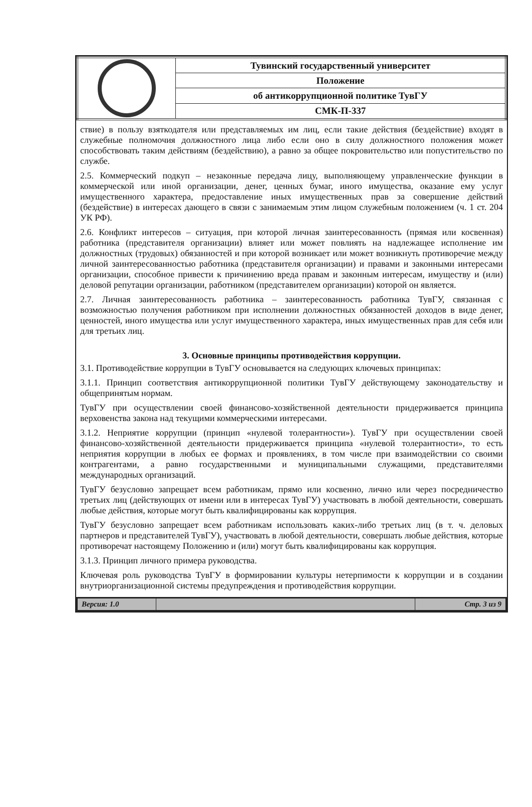| | Тувинский государственный университет |
| | Положение |
| | об антикоррупционной политике ТувГУ |
| | СМК-П-337 |
ствие) в пользу взяткодателя или представляемых им лиц, если такие действия (бездействие) входят в служебные полномочия должностного лица либо если оно в силу должностного положения может способствовать таким действиям (бездействию), а равно за общее покровительство или попустительство по службе.
2.5. Коммерческий подкуп – незаконные передача лицу, выполняющему управленческие функции в коммерческой или иной организации, денег, ценных бумаг, иного имущества, оказание ему услуг имущественного характера, предоставление иных имущественных прав за совершение действий (бездействие) в интересах дающего в связи с занимаемым этим лицом служебным положением (ч. 1 ст. 204 УК РФ).
2.6. Конфликт интересов – ситуация, при которой личная заинтересованность (прямая или косвенная) работника (представителя организации) влияет или может повлиять на надлежащее исполнение им должностных (трудовых) обязанностей и при которой возникает или может возникнуть противоречие между личной заинтересованностью работника (представителя организации) и правами и законными интересами организации, способное привести к причинению вреда правам и законным интересам, имуществу и (или) деловой репутации организации, работником (представителем организации) которой он является.
2.7. Личная заинтересованность работника – заинтересованность работника ТувГУ, связанная с возможностью получения работником при исполнении должностных обязанностей доходов в виде денег, ценностей, иного имущества или услуг имущественного характера, иных имущественных прав для себя или для третьих лиц.
3. Основные принципы противодействия коррупции.
3.1. Противодействие коррупции в ТувГУ основывается на следующих ключевых принципах:
3.1.1. Принцип соответствия антикоррупционной политики ТувГУ действующему законодательству и общепринятым нормам.
ТувГУ при осуществлении своей финансово-хозяйственной деятельности придерживается принципа верховенства закона над текущими коммерческими интересами.
3.1.2. Неприятие коррупции (принцип «нулевой толерантности»). ТувГУ при осуществлении своей финансово-хозяйственной деятельности придерживается принципа «нулевой толерантности», то есть неприятия коррупции в любых ее формах и проявлениях, в том числе при взаимодействии со своими контрагентами, а равно государственными и муниципальными служащими, представителями международных организаций.
ТувГУ безусловно запрещает всем работникам, прямо или косвенно, лично или через посредничество третьих лиц (действующих от имени или в интересах ТувГУ) участвовать в любой деятельности, совершать любые действия, которые могут быть квалифицированы как коррупция.
ТувГУ безусловно запрещает всем работникам использовать каких-либо третьих лиц (в т. ч. деловых партнеров и представителей ТувГУ), участвовать в любой деятельности, совершать любые действия, которые противоречат настоящему Положению и (или) могут быть квалифицированы как коррупция.
3.1.3. Принцип личного примера руководства.
Ключевая роль руководства ТувГУ в формировании культуры нетерпимости к коррупции и в создании внутриорганизационной системы предупреждения и противодействия коррупции.
| Версия: 1.0 | | Стр. 3 из 9 |